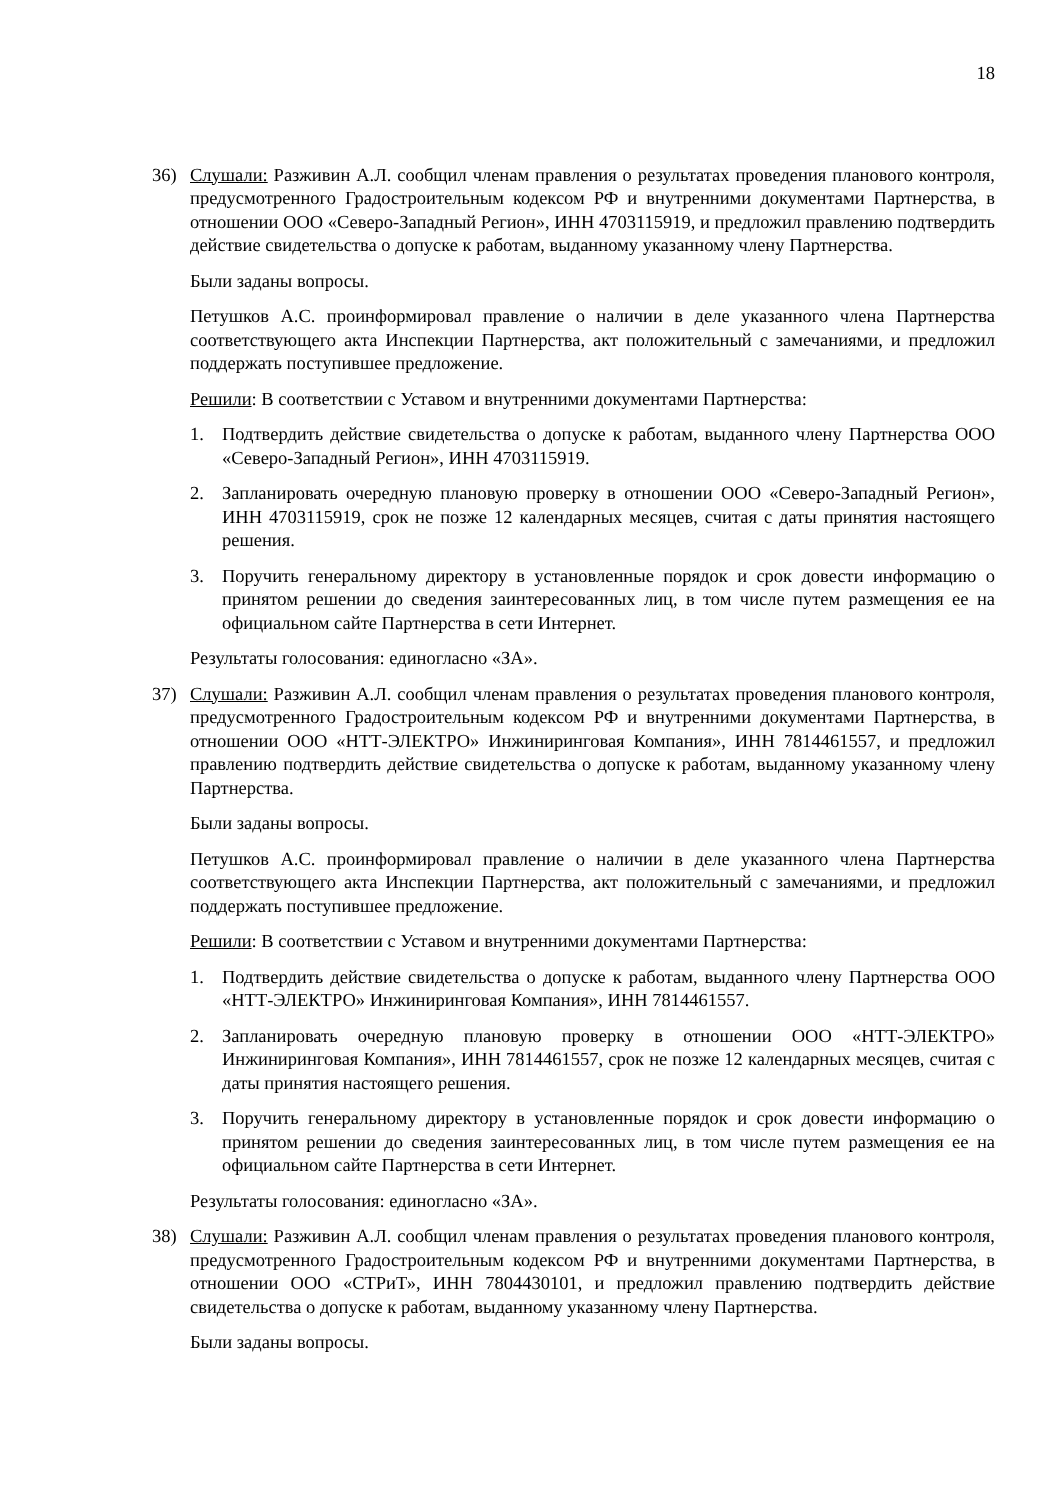18
36) Слушали: Разживин А.Л. сообщил членам правления о результатах проведения планового контроля, предусмотренного Градостроительным кодексом РФ и внутренними документами Партнерства, в отношении ООО «Северо-Западный Регион», ИНН 4703115919, и предложил правлению подтвердить действие свидетельства о допуске к работам, выданному указанному члену Партнерства.
Были заданы вопросы.
Петушков А.С. проинформировал правление о наличии в деле указанного члена Партнерства соответствующего акта Инспекции Партнерства, акт положительный с замечаниями, и предложил поддержать поступившее предложение.
Решили: В соответствии с Уставом и внутренними документами Партнерства:
1. Подтвердить действие свидетельства о допуске к работам, выданного члену Партнерства ООО «Северо-Западный Регион», ИНН 4703115919.
2. Запланировать очередную плановую проверку в отношении ООО «Северо-Западный Регион», ИНН 4703115919, срок не позже 12 календарных месяцев, считая с даты принятия настоящего решения.
3. Поручить генеральному директору в установленные порядок и срок довести информацию о принятом решении до сведения заинтересованных лиц, в том числе путем размещения ее на официальном сайте Партнерства в сети Интернет.
Результаты голосования: единогласно «ЗА».
37) Слушали: Разживин А.Л. сообщил членам правления о результатах проведения планового контроля, предусмотренного Градостроительным кодексом РФ и внутренними документами Партнерства, в отношении ООО «НТТ-ЭЛЕКТРО» Инжиниринговая Компания», ИНН 7814461557, и предложил правлению подтвердить действие свидетельства о допуске к работам, выданному указанному члену Партнерства.
Были заданы вопросы.
Петушков А.С. проинформировал правление о наличии в деле указанного члена Партнерства соответствующего акта Инспекции Партнерства, акт положительный с замечаниями, и предложил поддержать поступившее предложение.
Решили: В соответствии с Уставом и внутренними документами Партнерства:
1. Подтвердить действие свидетельства о допуске к работам, выданного члену Партнерства ООО «НТТ-ЭЛЕКТРО» Инжиниринговая Компания», ИНН 7814461557.
2. Запланировать очередную плановую проверку в отношении ООО «НТТ-ЭЛЕКТРО» Инжиниринговая Компания», ИНН 7814461557, срок не позже 12 календарных месяцев, считая с даты принятия настоящего решения.
3. Поручить генеральному директору в установленные порядок и срок довести информацию о принятом решении до сведения заинтересованных лиц, в том числе путем размещения ее на официальном сайте Партнерства в сети Интернет.
Результаты голосования: единогласно «ЗА».
38) Слушали: Разживин А.Л. сообщил членам правления о результатах проведения планового контроля, предусмотренного Градостроительным кодексом РФ и внутренними документами Партнерства, в отношении ООО «СТРиТ», ИНН 7804430101, и предложил правлению подтвердить действие свидетельства о допуске к работам, выданному указанному члену Партнерства.
Были заданы вопросы.